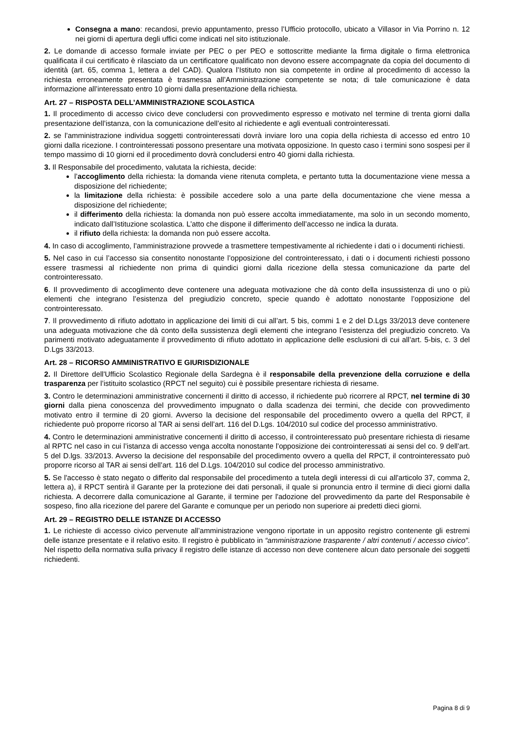Consegna a mano: recandosi, previo appuntamento, presso l’Ufficio protocollo, ubicato a Villasor in Via Porrino n. 12 nei giorni di apertura degli uffici come indicati nel sito istituzionale.
2. Le domande di accesso formale inviate per PEC o per PEO e sottoscritte mediante la firma digitale o firma elettronica qualificata il cui certificato è rilasciato da un certificatore qualificato non devono essere accompagnate da copia del documento di identità (art. 65, comma 1, lettera a del CAD). Qualora l’Istituto non sia competente in ordine al procedimento di accesso la richiesta erroneamente presentata è trasmessa all’Amministrazione competente se nota; di tale comunicazione è data informazione all’interessato entro 10 giorni dalla presentazione della richiesta.
Art. 27 – RISPOSTA DELL’AMMINISTRAZIONE SCOLASTICA
1. Il procedimento di accesso civico deve concludersi con provvedimento espresso e motivato nel termine di trenta giorni dalla presentazione dell’istanza, con la comunicazione dell’esito al richiedente e agli eventuali controinteressati.
2. se l’amministrazione individua soggetti controinteressati dovrà inviare loro una copia della richiesta di accesso ed entro 10 giorni dalla ricezione. I controinteressati possono presentare una motivata opposizione. In questo caso i termini sono sospesi per il tempo massimo di 10 giorni ed il procedimento dovrà concludersi entro 40 giorni dalla richiesta.
3. Il Responsabile del procedimento, valutata la richiesta, decide:
l’accoglimento della richiesta: la domanda viene ritenuta completa, e pertanto tutta la documentazione viene messa a disposizione del richiedente;
la limitazione della richiesta: è possibile accedere solo a una parte della documentazione che viene messa a disposizione del richiedente;
il differimento della richiesta: la domanda non può essere accolta immediatamente, ma solo in un secondo momento, indicato dall’Istituzione scolastica. L’atto che dispone il differimento dell’accesso ne indica la durata.
il rifiuto della richiesta: la domanda non può essere accolta.
4. In caso di accoglimento, l’amministrazione provvede a trasmettere tempestivamente al richiedente i dati o i documenti richiesti.
5. Nel caso in cui l’accesso sia consentito nonostante l’opposizione del controinteressato, i dati o i documenti richiesti possono essere trasmessi al richiedente non prima di quindici giorni dalla ricezione della stessa comunicazione da parte del controinteressato.
6. Il provvedimento di accoglimento deve contenere una adeguata motivazione che dà conto della insussistenza di uno o più elementi che integrano l’esistenza del pregiudizio concreto, specie quando è adottato nonostante l’opposizione del controinteressato.
7. Il provvedimento di rifiuto adottato in applicazione dei limiti di cui all’art. 5 bis, commi 1 e 2 del D.Lgs 33/2013 deve contenere una adeguata motivazione che dà conto della sussistenza degli elementi che integrano l’esistenza del pregiudizio concreto. Va parimenti motivato adeguatamente il provvedimento di rifiuto adottato in applicazione delle esclusioni di cui all’art. 5-bis, c. 3 del D.Lgs 33/2013.
Art. 28 – RICORSO AMMINISTRATIVO E GIURISDIZIONALE
2. Il Direttore dell'Ufficio Scolastico Regionale della Sardegna è il responsabile della prevenzione della corruzione e della trasparenza per l’istituito scolastico (RPCT nel seguito) cui è possibile presentare richiesta di riesame.
3. Contro le determinazioni amministrative concernenti il diritto di accesso, il richiedente può ricorrere al RPCT, nel termine di 30 giorni dalla piena conoscenza del provvedimento impugnato o dalla scadenza dei termini, che decide con provvedimento motivato entro il termine di 20 giorni. Avverso la decisione del responsabile del procedimento ovvero a quella del RPCT, il richiedente può proporre ricorso al TAR ai sensi dell’art. 116 del D.Lgs. 104/2010 sul codice del processo amministrativo.
4. Contro le determinazioni amministrative concernenti il diritto di accesso, il controinteressato può presentare richiesta di riesame al RPTC nel caso in cui l’istanza di accesso venga accolta nonostante l’opposizione dei controinteressati ai sensi del co. 9 dell’art. 5 del D.lgs. 33/2013. Avverso la decisione del responsabile del procedimento ovvero a quella del RPCT, il controinteressato può proporre ricorso al TAR ai sensi dell’art. 116 del D.Lgs. 104/2010 sul codice del processo amministrativo.
5. Se l'accesso è stato negato o differito dal responsabile del procedimento a tutela degli interessi di cui all'articolo 37, comma 2, lettera a), il RPCT sentirà il Garante per la protezione dei dati personali, il quale si pronuncia entro il termine di dieci giorni dalla richiesta. A decorrere dalla comunicazione al Garante, il termine per l'adozione del provvedimento da parte del Responsabile è sospeso, fino alla ricezione del parere del Garante e comunque per un periodo non superiore ai predetti dieci giorni.
Art. 29 – REGISTRO DELLE ISTANZE DI ACCESSO
1. Le richieste di accesso civico pervenute all’amministrazione vengono riportate in un apposito registro contenente gli estremi delle istanze presentate e il relativo esito. Il registro è pubblicato in “amministrazione trasparente / altri contenuti / accesso civico”. Nel rispetto della normativa sulla privacy il registro delle istanze di accesso non deve contenere alcun dato personale dei soggetti richiedenti.
Pagina 8 di 9